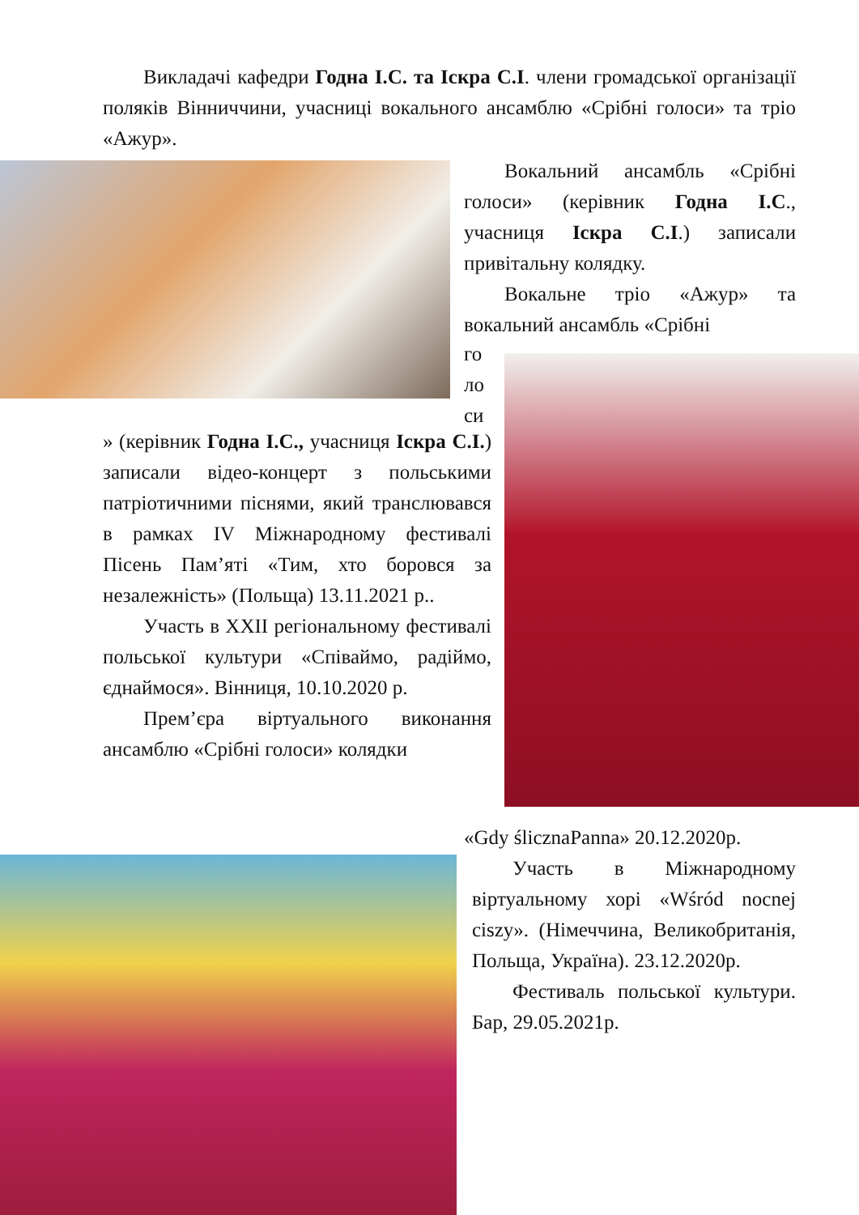Викладачі кафедри Годна І.С. та Іскра С.І. члени громадської організації поляків Вінниччини, учасниці вокального ансамблю «Срібні голоси» та тріо «Ажур».
Вокальний ансамбль «Срібні голоси» (керівник Годна І.С., учасниця Іскра С.І.) записали привітальну колядку.
Вокальне тріо «Ажур» та вокальний ансамбль «Срібні
го
ло
си
» (керівник Годна І.С., учасниця Іскра С.І.) записали відео-концерт з польськими патріотичними піснями, який транслювався в рамках IV Міжнародному фестивалі Пісень Пам’яті «Тим, хто боровся за незалежність» (Польща) 13.11.2021 р..
Участь в XXII регіональному фестивалі польської культури «Співаймо, радіймо, єднаймося». Вінниця, 10.10.2020 р.
Прем’єра віртуального виконання ансамблю «Срібні голоси» колядки
«Gdy ślicznaPanna» 20.12.2020р.
Участь в Міжнародному віртуальному хорі «Wśród nocnej ciszy». (Німеччина, Великобританія, Польща, Україна). 23.12.2020р.
Фестиваль польської культури. Бар, 29.05.2021р.